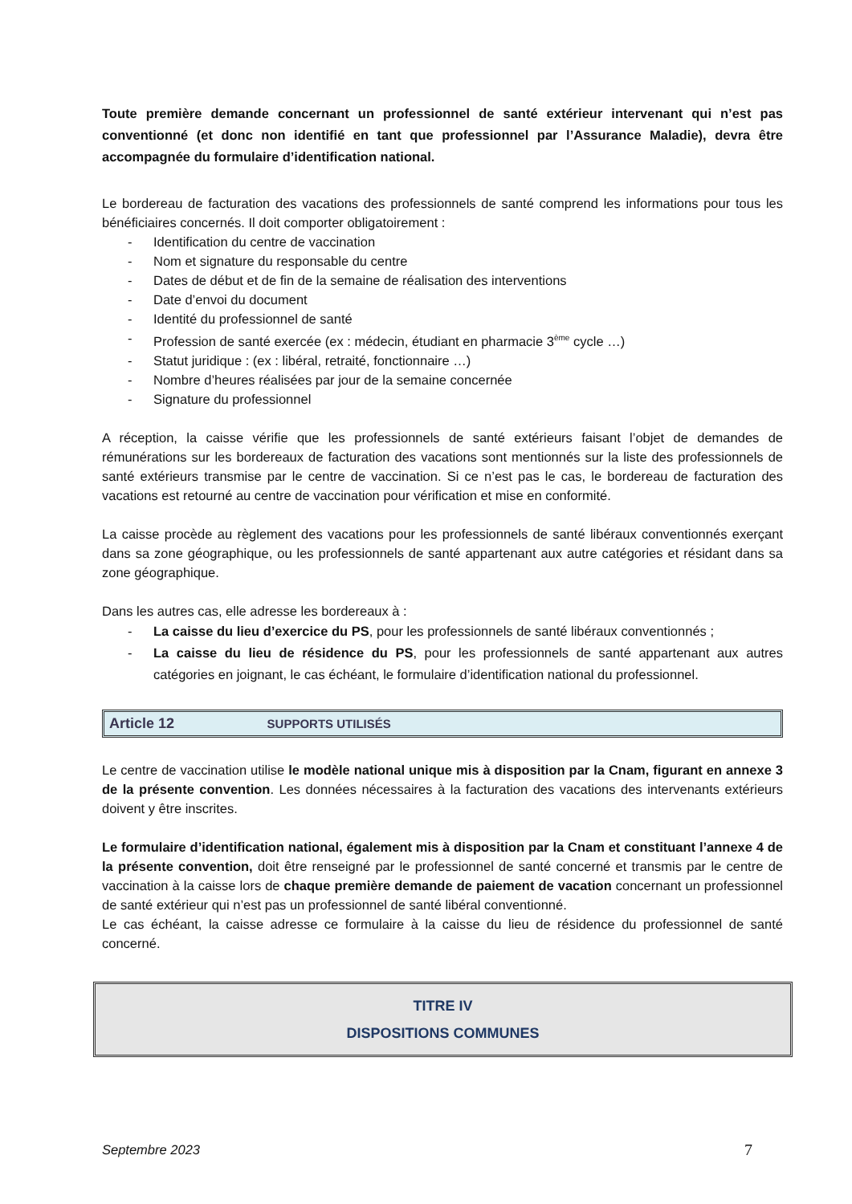Toute première demande concernant un professionnel de santé extérieur intervenant qui n’est pas conventionné (et donc non identifié en tant que professionnel par l’Assurance Maladie), devra être accompagnée du formulaire d’identification national.
Le bordereau de facturation des vacations des professionnels de santé comprend les informations pour tous les bénéficiaires concernés. Il doit comporter obligatoirement :
- Identification du centre de vaccination
- Nom et signature du responsable du centre
- Dates de début et de fin de la semaine de réalisation des interventions
- Date d’envoi du document
- Identité du professionnel de santé
- Profession de santé exercée (ex : médecin, étudiant en pharmacie 3<sup>ème</sup> cycle …)
- Statut juridique : (ex : libéral, retraité, fonctionnaire …)
- Nombre d’heures réalisées par jour de la semaine concernée
- Signature du professionnel
A réception, la caisse vérifie que les professionnels de santé extérieurs faisant l’objet de demandes de rémunérations sur les bordereaux de facturation des vacations sont mentionnés sur la liste des professionnels de santé extérieurs transmise par le centre de vaccination. Si ce n’est pas le cas, le bordereau de facturation des vacations est retourné au centre de vaccination pour vérification et mise en conformité.
La caisse procède au règlement des vacations pour les professionnels de santé libéraux conventionnés exerçant dans sa zone géographique, ou les professionnels de santé appartenant aux autre catégories et résidant dans sa zone géographique.
Dans les autres cas, elle adresse les bordereaux à :
- La caisse du lieu d’exercice du PS, pour les professionnels de santé libéraux conventionnés ;
- La caisse du lieu de résidence du PS, pour les professionnels de santé appartenant aux autres catégories en joignant, le cas échéant, le formulaire d’identification national du professionnel.
Article 12 SUPPORTS UTILISÉS
Le centre de vaccination utilise le modèle national unique mis à disposition par la Cnam, figurant en annexe 3 de la présente convention. Les données nécessaires à la facturation des vacations des intervenants extérieurs doivent y être inscrites.
Le formulaire d’identification national, également mis à disposition par la Cnam et constituant l’annexe 4 de la présente convention, doit être renseigné par le professionnel de santé concerné et transmis par le centre de vaccination à la caisse lors de chaque première demande de paiement de vacation concernant un professionnel de santé extérieur qui n’est pas un professionnel de santé libéral conventionné.
Le cas échéant, la caisse adresse ce formulaire à la caisse du lieu de résidence du professionnel de santé concerné.
TITRE IV
DISPOSITIONS COMMUNES
Septembre 2023 7